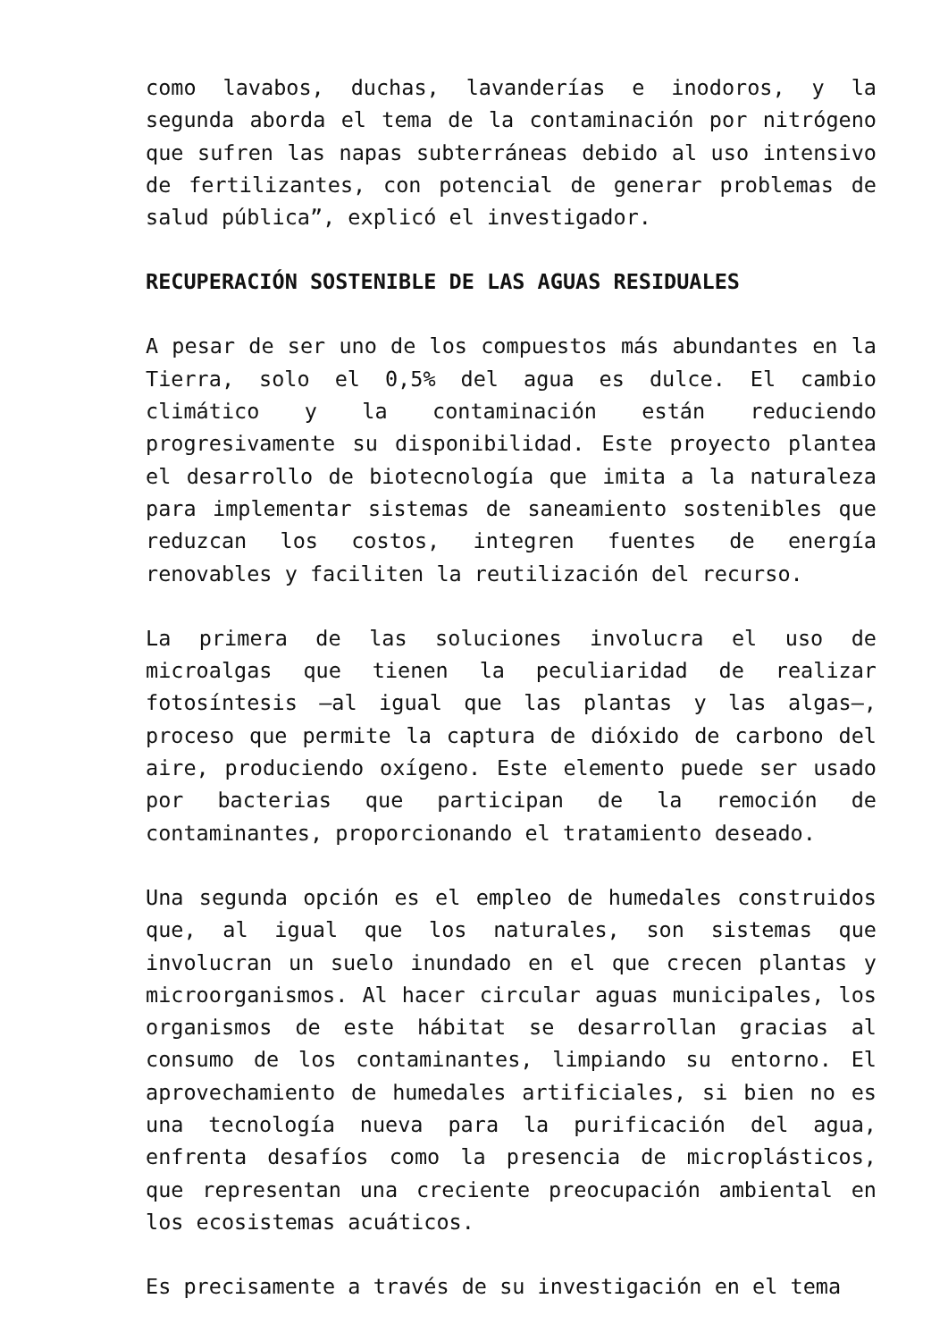como lavabos, duchas, lavanderías e inodoros, y la segunda aborda el tema de la contaminación por nitrógeno que sufren las napas subterráneas debido al uso intensivo de fertilizantes, con potencial de generar problemas de salud pública”, explicó el investigador.
RECUPERACIÓN SOSTENIBLE DE LAS AGUAS RESIDUALES
A pesar de ser uno de los compuestos más abundantes en la Tierra, solo el 0,5% del agua es dulce. El cambio climático y la contaminación están reduciendo progresivamente su disponibilidad. Este proyecto plantea el desarrollo de biotecnología que imita a la naturaleza para implementar sistemas de saneamiento sostenibles que reduzcan los costos, integren fuentes de energía renovables y faciliten la reutilización del recurso.
La primera de las soluciones involucra el uso de microalgas que tienen la peculiaridad de realizar fotosíntesis –al igual que las plantas y las algas–, proceso que permite la captura de dióxido de carbono del aire, produciendo oxígeno. Este elemento puede ser usado por bacterias que participan de la remoción de contaminantes, proporcionando el tratamiento deseado.
Una segunda opción es el empleo de humedales construidos que, al igual que los naturales, son sistemas que involucran un suelo inundado en el que crecen plantas y microorganismos. Al hacer circular aguas municipales, los organismos de este hábitat se desarrollan gracias al consumo de los contaminantes, limpiando su entorno. El aprovechamiento de humedales artificiales, si bien no es una tecnología nueva para la purificación del agua, enfrenta desafíos como la presencia de microplásticos, que representan una creciente preocupación ambiental en los ecosistemas acuáticos.
Es precisamente a través de su investigación en el tema